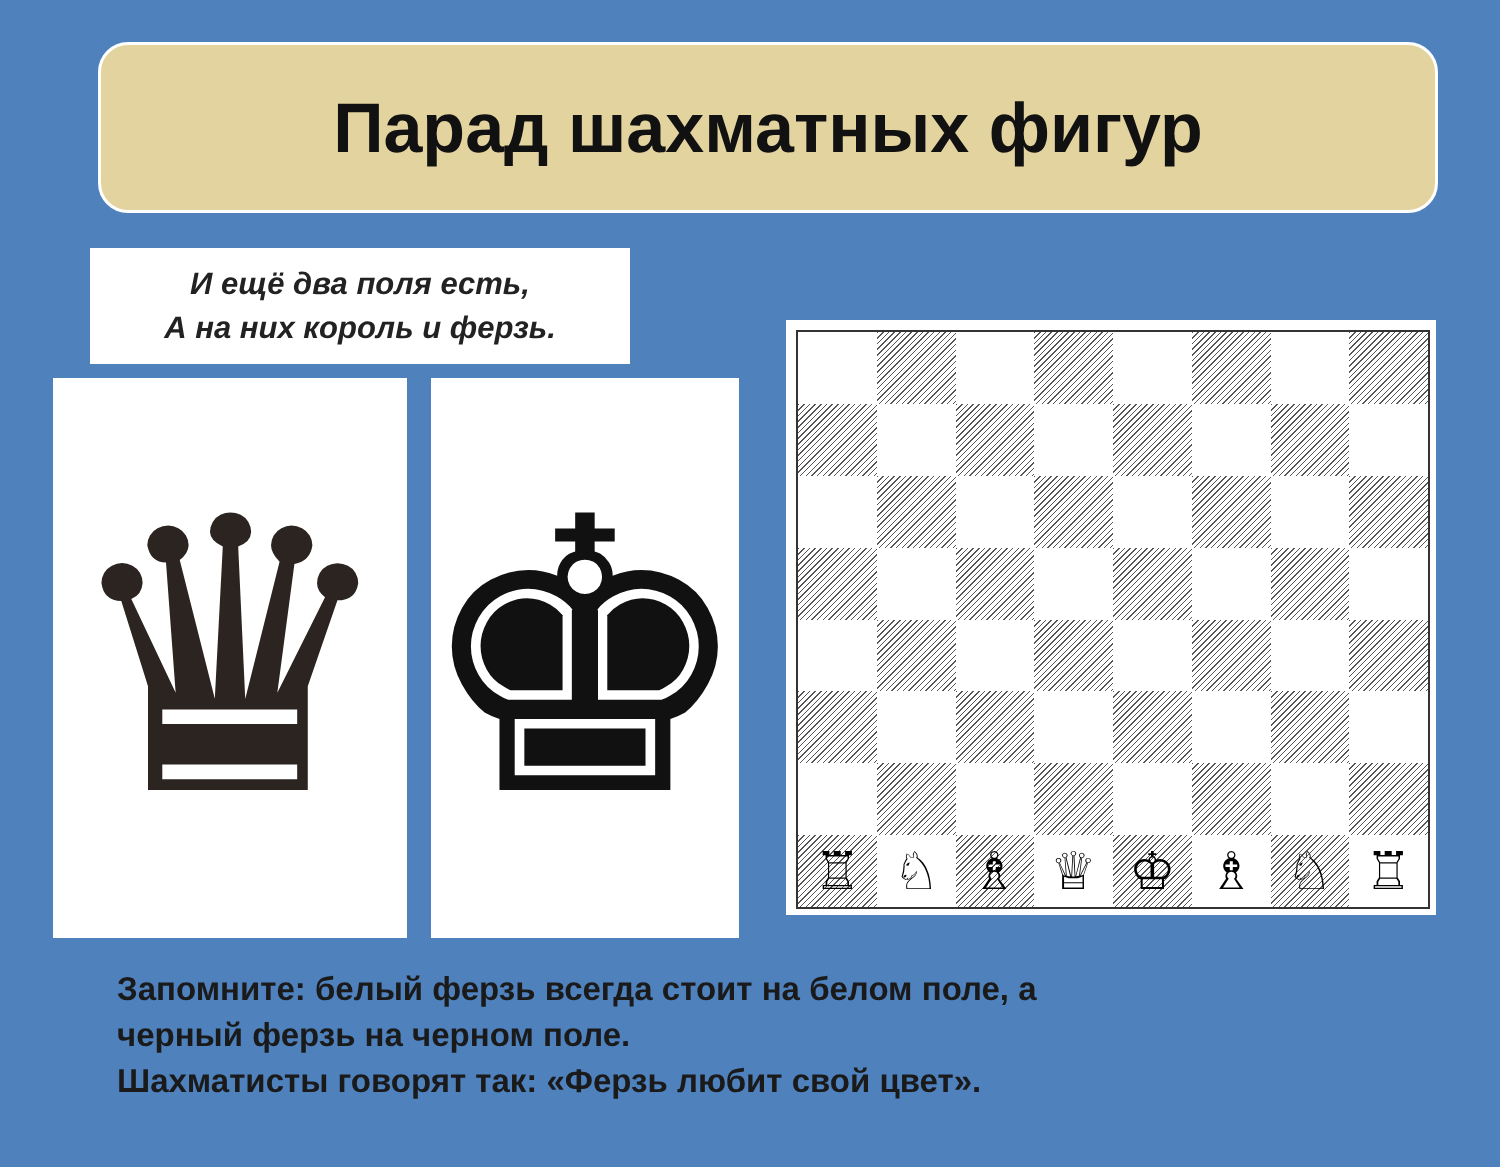Парад шахматных фигур
И ещё два поля есть,
А на них король и ферзь.
♛ ♚
♖
♘
♗
♕
♔
♗
♘
♖
Запомните: белый ферзь всегда стоит на белом поле, а
черный ферзь на черном поле.
Шахматисты говорят так: «Ферзь любит свой цвет».